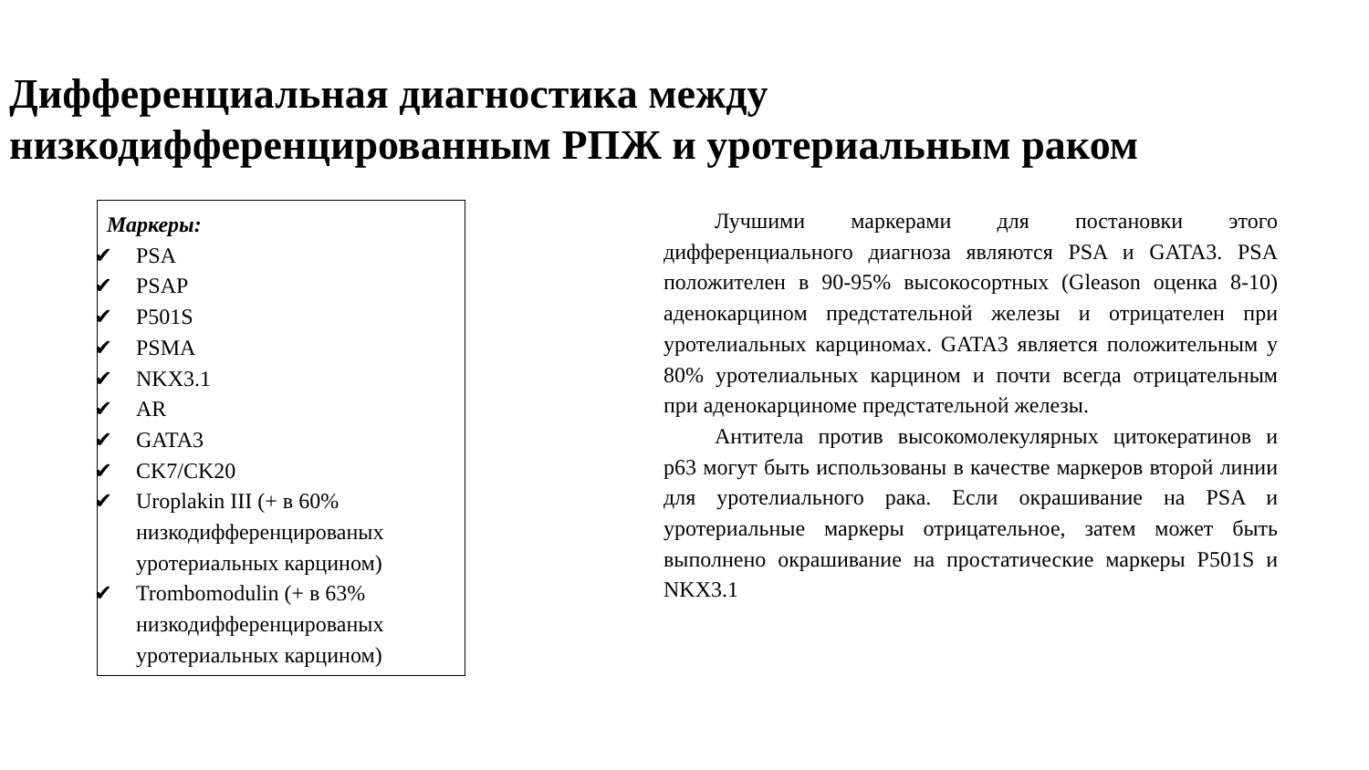Дифференциальная диагностика между
низкодифференцированным РПЖ и уротериальным раком
Маркеры:
✔ PSA
✔ PSAP
✔ P501S
✔ PSMA
✔ NKX3.1
✔ AR
✔ GATA3
✔ CK7/CK20
✔ Uroplakin III (+ в 60% низкодифференцированых уротериальных карцином)
✔ Trombomodulin (+ в 63% низкодифференцированых уротериальных карцином)
Лучшими маркерами для постановки этого дифференциального диагноза являются PSA и GATA3. PSA положителен в 90-95% высокосортных (Gleason оценка 8-10) аденокарцином предстательной железы и отрицателен при уротелиальных карциномах. GATA3 является положительным у 80% уротелиальных карцином и почти всегда отрицательным при аденокарциноме предстательной железы.
Антитела против высокомолекулярных цитокератинов и p63 могут быть использованы в качестве маркеров второй линии для уротелиального рака. Если окрашивание на PSA и уротериальные маркеры отрицательное, затем может быть выполнено окрашивание на простатические маркеры P501S и NKX3.1